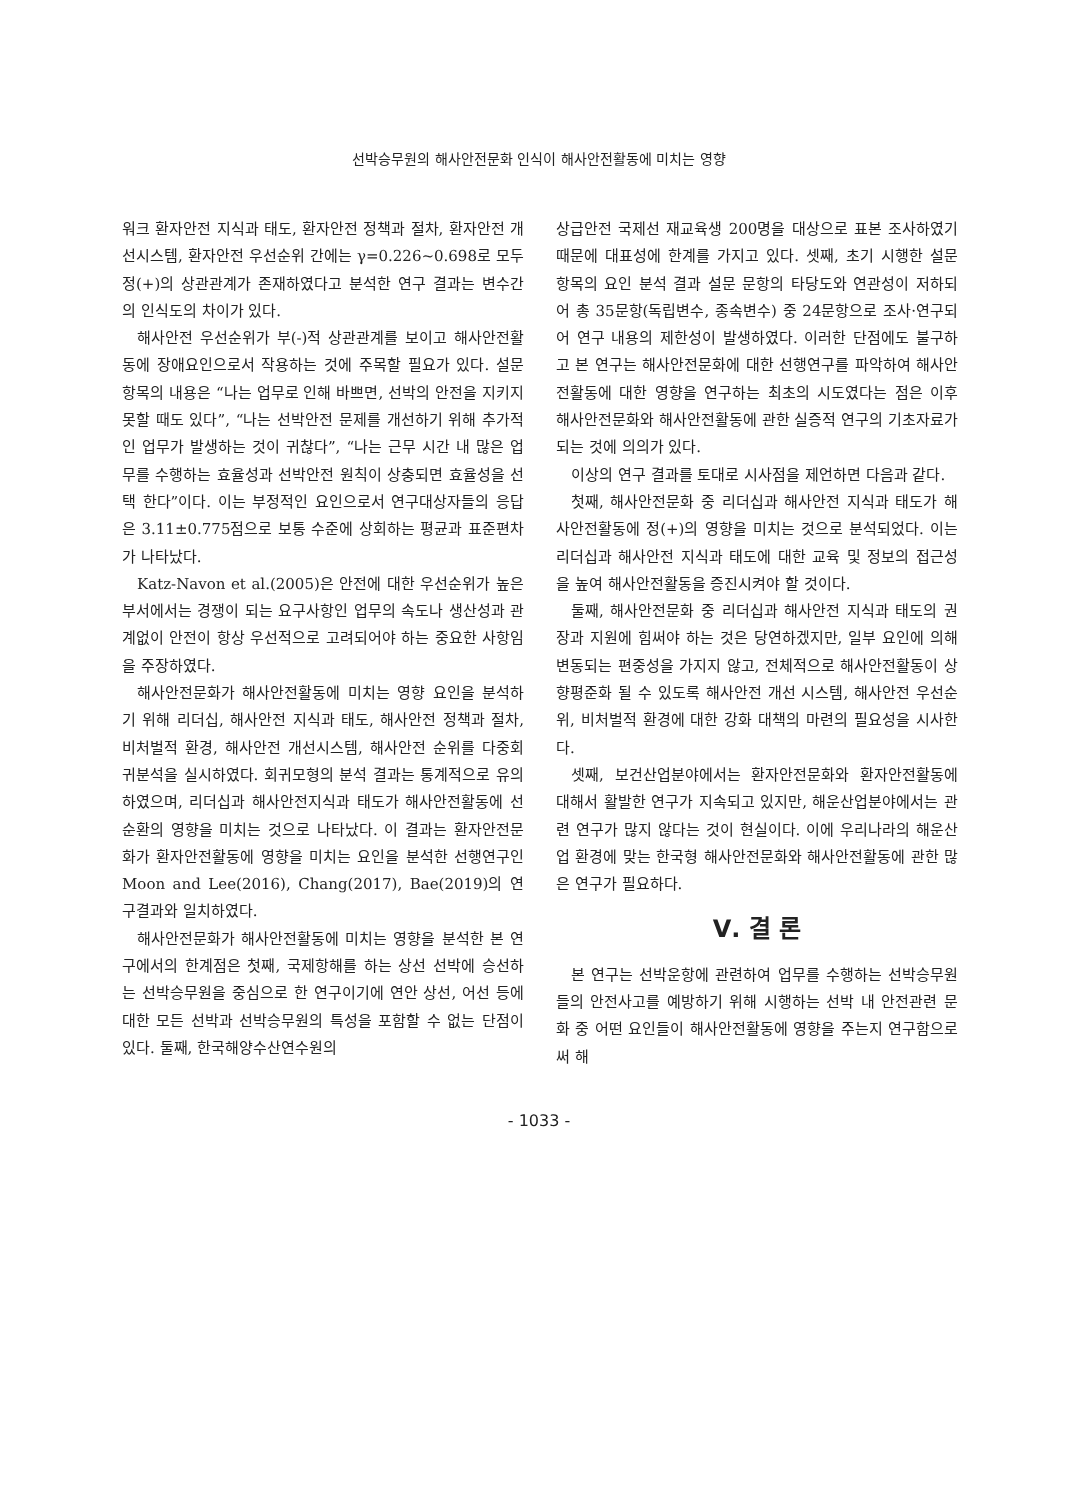선박승무원의 해사안전문화 인식이 해사안전활동에 미치는 영향
워크 환자안전 지식과 태도, 환자안전 정책과 절차, 환자안전 개선시스템, 환자안전 우선순위 간에는 γ=0.226~0.698로 모두 정(+)의 상관관계가 존재하였다고 분석한 연구 결과는 변수간의 인식도의 차이가 있다.
해사안전 우선순위가 부(-)적 상관관계를 보이고 해사안전활동에 장애요인으로서 작용하는 것에 주목할 필요가 있다. 설문항목의 내용은 “나는 업무로 인해 바쁘면, 선박의 안전을 지키지 못할 때도 있다”, “나는 선박안전 문제를 개선하기 위해 추가적인 업무가 발생하는 것이 귀찮다”, “나는 근무 시간 내 많은 업무를 수행하는 효율성과 선박안전 원칙이 상충되면 효율성을 선택 한다”이다. 이는 부정적인 요인으로서 연구대상자들의 응답은 3.11±0.775점으로 보통 수준에 상회하는 평균과 표준편차가 나타났다.
Katz-Navon et al.(2005)은 안전에 대한 우선순위가 높은 부서에서는 경쟁이 되는 요구사항인 업무의 속도나 생산성과 관계없이 안전이 항상 우선적으로 고려되어야 하는 중요한 사항임을 주장하였다.
해사안전문화가 해사안전활동에 미치는 영향 요인을 분석하기 위해 리더십, 해사안전 지식과 태도, 해사안전 정책과 절차, 비처벌적 환경, 해사안전 개선시스템, 해사안전 순위를 다중회귀분석을 실시하였다. 회귀모형의 분석 결과는 통계적으로 유의하였으며, 리더십과 해사안전지식과 태도가 해사안전활동에 선순환의 영향을 미치는 것으로 나타났다. 이 결과는 환자안전문화가 환자안전활동에 영향을 미치는 요인을 분석한 선행연구인 Moon and Lee(2016), Chang(2017), Bae(2019)의 연구결과와 일치하였다.
해사안전문화가 해사안전활동에 미치는 영향을 분석한 본 연구에서의 한계점은 첫째, 국제항해를 하는 상선 선박에 승선하는 선박승무원을 중심으로 한 연구이기에 연안 상선, 어선 등에 대한 모든 선박과 선박승무원의 특성을 포함할 수 없는 단점이 있다. 둘째, 한국해양수산연수원의
상급안전 국제선 재교육생 200명을 대상으로 표본 조사하였기 때문에 대표성에 한계를 가지고 있다. 셋째, 초기 시행한 설문 항목의 요인 분석 결과 설문 문항의 타당도와 연관성이 저하되어 총 35문항(독립변수, 종속변수) 중 24문항으로 조사·연구되어 연구 내용의 제한성이 발생하였다. 이러한 단점에도 불구하고 본 연구는 해사안전문화에 대한 선행연구를 파악하여 해사안전활동에 대한 영향을 연구하는 최초의 시도였다는 점은 이후 해사안전문화와 해사안전활동에 관한 실증적 연구의 기초자료가 되는 것에 의의가 있다.
이상의 연구 결과를 토대로 시사점을 제언하면 다음과 같다.
첫째, 해사안전문화 중 리더십과 해사안전 지식과 태도가 해사안전활동에 정(+)의 영향을 미치는 것으로 분석되었다. 이는 리더십과 해사안전 지식과 태도에 대한 교육 및 정보의 접근성을 높여 해사안전활동을 증진시켜야 할 것이다.
둘째, 해사안전문화 중 리더십과 해사안전 지식과 태도의 권장과 지원에 힘써야 하는 것은 당연하겠지만, 일부 요인에 의해 변동되는 편중성을 가지지 않고, 전체적으로 해사안전활동이 상향평준화 될 수 있도록 해사안전 개선 시스템, 해사안전 우선순위, 비처벌적 환경에 대한 강화 대책의 마련의 필요성을 시사한다.
셋째, 보건산업분야에서는 환자안전문화와 환자안전활동에 대해서 활발한 연구가 지속되고 있지만, 해운산업분야에서는 관련 연구가 많지 않다는 것이 현실이다. 이에 우리나라의 해운산업 환경에 맞는 한국형 해사안전문화와 해사안전활동에 관한 많은 연구가 필요하다.
Ⅴ. 결 론
본 연구는 선박운항에 관련하여 업무를 수행하는 선박승무원들의 안전사고를 예방하기 위해 시행하는 선박 내 안전관련 문화 중 어떤 요인들이 해사안전활동에 영향을 주는지 연구함으로써 해
- 1033 -